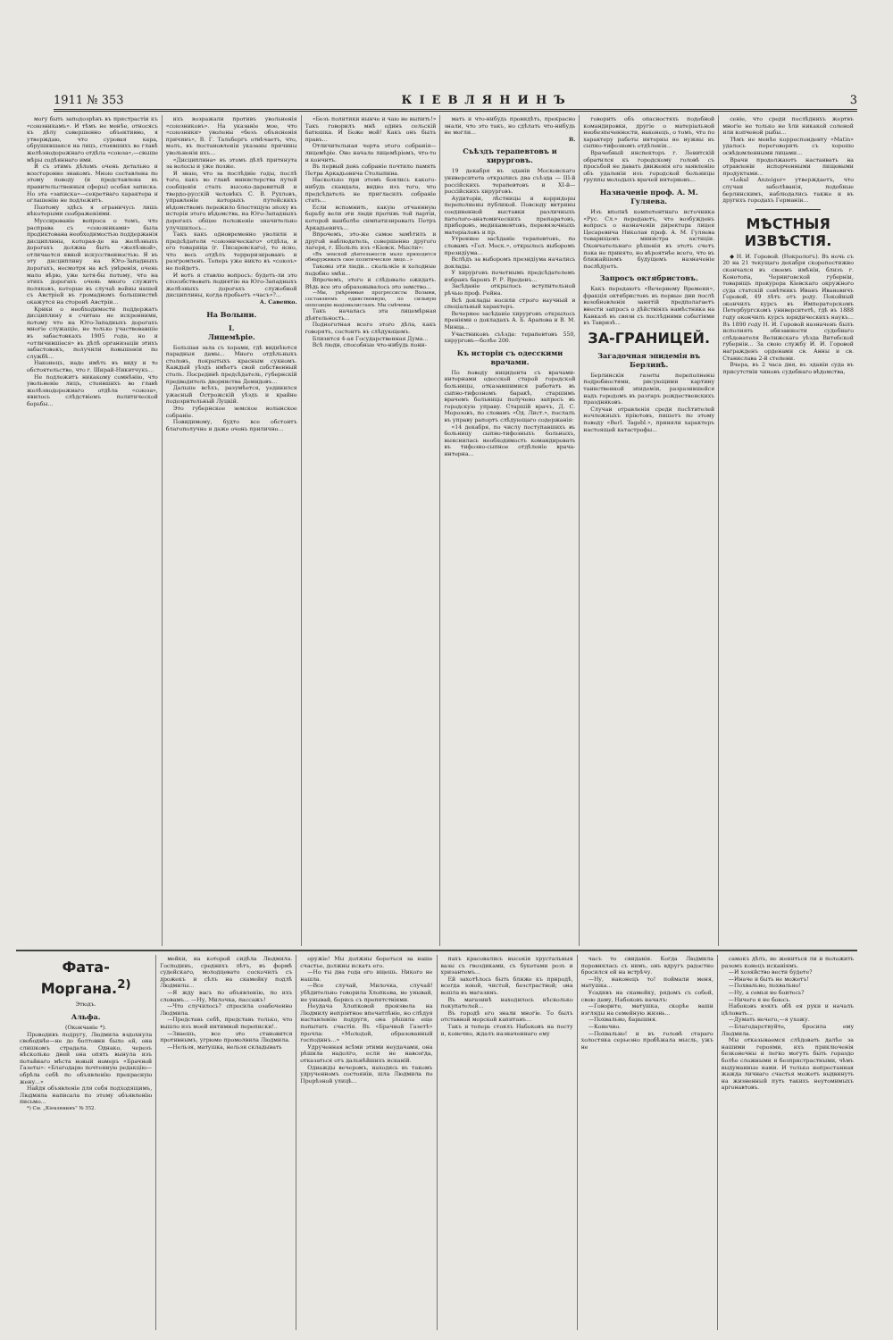1911 № 353 КІЕВЛЯНИНЪ 3
могу быть заподозрѣнъ въ пристрастіи къ «союзникамъ». И тѣмъ не менѣе, относясь къ дѣлу совершенно объективно, я утверждаю, что суровая кара, обрушившаяся на лицъ, стоявшихъ во главѣ желѣзнодорожнаго отдѣла «союза»,—свыше мѣры содѣяннаго ими.
Я съ этимъ дѣломъ очень детально и всесторонне знакомъ. Мною составлена по этому поводу (и представлена въ правительственныя сферы) особая записка. Но эта «записка»—секретнаго характера и оглашенію не подлежитъ.
Поэтому здѣсь я ограничусь лишь нѣкоторыми соображеніями.
Муссированіе вопроса о томъ, что расправа съ «союзниками» была продиктована необходимостью поддержанія дисциплины, которая-де на желѣзныхъ дорогахъ должна быть «желѣзной», отличается явной искусственностью. Я въ эту дисциплину на Юго-Западныхъ дорогахъ, несмотря на всѣ увѣренія, очень мало вѣрю, уже хотя-бы потому, что на этихъ дорогахъ очень много служитъ поляковъ, которые въ случаѣ войны нашей съ Австріей въ громадномъ большинствѣ окажутся на сторонѣ Австріи...
Крики о необходимости поддержать дисциплину я считаю не искренними, потому что на Юго-Западныхъ дорогахъ многіе служащіе, не только участвовавшіе въ забастовкахъ 1905 года, но и «отличившіеся» въ дѣлѣ организаціи этихъ забастовокъ, получили повышенія по службѣ...
Наконецъ, надо имѣть въ виду и то обстоятельство, что г. Ширай-Никитчукъ...
Не подлежитъ никакому сомнѣнію, что увольненіе лицъ, стоявшихъ во главѣ желѣзнодорожнаго отдѣла «союза», явилось слѣдствіемъ политической борьбы...
ихъ возражали противъ увольненія «союзниковъ». На указаніе мое, что «союзники» уволены «безъ объясненія причинъ», В. Г. Тальбергъ отвѣчаетъ, что, молъ, въ постановленіи указаны причины увольненія ихъ...
«Дисциплина» въ этомъ дѣлѣ притянута за волосы и уже позже.
Я знаю, что за послѣдніе годы, послѣ того, какъ во главѣ министерства путей сообщенія сталъ высоко-даровитый и твердо-русскій человѣкъ С. В. Рухловъ, управленіе которыхъ путейскихъ вѣдомствомъ пережило блестящую эпоху въ исторіи этого вѣдомства, на Юго-Западныхъ дорогахъ общее положеніе значительно улучшилось...
Такъ какъ одновременно уволили и предсѣдателя «союзническаго» отдѣла, и его товарища (г. Писаревскаго), то ясно, что весь отдѣлъ терроризированъ и разгромленъ. Теперь уже никто въ «союзъ» не пойдетъ.
И вотъ я ставлю вопросъ: будетъ-ли это способствовать поднятію на Юго-Западныхъ желѣзныхъ дорогахъ служебной дисциплины, когда пробьетъ «часъ»?...
А. Савенко.
На Волыни.
I.
Лицемѣріе.
Большая зала съ хорами, гдѣ виднѣются парадныя дамы... Много отдѣльныхъ столовъ, покрытыхъ красным сукномъ. Каждый уѣздъ имѣетъ свой собственный столъ. Посрединѣ предсѣдатель, губернскій предводитель дворянства Демидовъ...
Дальше всѣхъ, разумѣется, уединился ужасный Острожскій уѣздъ и крайне подозрительный Луцкій.
Это губернское земское волынское собраніе.
Повидимому, будто все обстоитъ благополучно и даже очень прилично...
«Безъ политики нынче и чаю не выпить!» Такъ говорилъ мнѣ одинъ сельскій батюшка. И Боже мой! Какъ онъ былъ правъ...
Отличительная черта этого собранія—лицемѣріе. Оно начало лицемѣріемъ, что-то и кончитъ.
Въ первый день собраніе почтило память Петра Аркадьевича Столыпина.
Насколько при этомъ боялись какого-нибудь скандала, видно изъ того, что предсѣдатель не пригласилъ собраніе стать...
Если вспомнить, какую отчаянную борьбу вели эти люди противъ той партіи, которой наиболѣе симпатизировалъ Петръ Аркадьевичъ...
Впрочемъ, это-же самое замѣтилъ и другой наблюдатель, совершенно другого лагеря, г. Шольпъ изъ «Кіевск. Мысли»:
«Въ земской дѣятельности мало приходится обнаруживать свое политическое лицо...»
Таковы эти люди... скользкіе и холодные подобно змѣи...
Впрочемъ, этого и слѣдовало ожидать. Вѣдь все это образовывалось это земство...
—Мы, умѣренные прогрессисты Волыни, составляемъ единственную, по сильную оппозицію націоналистамъ. Мы смѣчены.
Такъ началась эта лицемѣрная дѣятельность...
Подноготная всего этого дѣла, какъ говорятъ, состоитъ въ слѣдующемъ.
Близится 4-ая Государственная Дума...
Всѣ люди, способные что-нибудь пони-
мать и что-нибудь провидѣть, прекрасно знали, что это такъ, но сдѣлать что-нибудь не могли...
В.
Съѣздъ терапевтовъ и хирурговъ.
19 декабря въ зданіи Московскаго университета открылись два съѣзда — III-й россійскихъ терапевтовъ и XI-й—россійскихъ хирурговъ.
Аудиторіи, лѣстницы и корридоры переполнены публикой. Повсюду витрины соединенной выставки различныхъ патолого-анатомическихъ препаратовъ, приборовъ, медикаментовъ, перевязочныхъ матеріаловъ и пр.
Утреннее засѣданіе терапевтовъ, по словамъ «Гол. Моск.», открылось выборомъ президіума...
Вслѣдъ за выборомъ президіума начались доклады.
У хирурговъ почетнымъ предсѣдателемъ избранъ баронъ Р. Р. Вреденъ...
Засѣданіе открылось вступительной рѣчью проф. Рейна.
Всѣ доклады носили строго научный и спеціальный характеръ.
Вечернее засѣданіе хирурговъ открылось преніями о докладахъ А. Б. Арапова и В. М. Минца...
Участниковъ съѣзда: терапевтовъ 550, хирурговъ—болѣе 200.
Къ исторіи съ одесскими врачами.
По поводу инцидента съ врачами-интернами одесской старой городской больницы, отказавшимися работать въ сыпно-тифозномъ баракѣ, старшимъ врачемъ больницы получено запросъ въ городскую управу. Старшій врачъ, Д. С. Морозовъ, по словамъ «Од. Лист.», послалъ въ управу рапортъ слѣдующаго содержанія:
«14 декабря, по числу поступавшихъ въ больницу сыпно-тифозныхъ больныхъ, выяснилась необходимость командировать въ тифозно-сыпное отдѣленіе врача-интерна...
говорить объ опасностяхъ подобной командировки, другіе о матеріальной необезпеченности, наконецъ, о томъ, что по характеру работы интерны не нужны въ сыпно-тифозномъ отдѣленіи...
Врачебный инспекторъ г. Левитскій обратился къ городскому головѣ съ просьбой не давать движенія его заявленію объ удаленіи изъ городской больницы группы молодыхъ врачей интерновъ...
Назначеніе проф. А. М. Гуляева.
Изъ вполнѣ компетентнаго источника «Рус. Сл.» передаютъ, что возбужденъ вопросъ о назначеніи директора лицея Цесаревича Николая проф. А. М. Гуляева товарищемъ министра юстиціи. Окончательнаго рѣшенія въ этотъ счетъ пока не принято, но вѣроятнѣе всего, что въ ближайшемъ будущемъ назначеніе послѣдуетъ.
Запросъ октябристовъ.
Какъ передаютъ «Вечернему Времени», фракція октябристовъ въ первые дни послѣ возобновленія занятій предполагаетъ внести запросъ о дѣйствіяхъ намѣстника на Кавказѣ въ связи съ послѣдними событіями въ Тавризѣ...
ЗА-ГРАНИЦЕЙ.
Загадочная эпидемія въ Берлинѣ.
Берлинскія газеты переполнены подробностями, рисующими картину таинственной эпидеміи, разразившейся надъ городомъ въ разгаръ рождественскихъ праздниковъ.
Случаи отравленія среди посѣтителей ночлежныхъ пріютовъ, пишетъ по этому поводу «Berl. Tagebl.», приняли характеръ настоящей катастрофы...
сеніе, что среди послѣднихъ жертвъ многіе не только не ѣли никакой соленой или копченой рыбы...
Тѣмъ не менѣе корреспонденту «Matin» удалось переговорить съ хорошо освѣдомленными лицами...
Врачи продолжаютъ настаивать на отравленіи испорченными пищевыми продуктами...
«Lokal Anzeiger» утверждаетъ, что случаи заболѣванія, подобные берлинскимъ, наблюдались также и въ другихъ городахъ Германіи...
МѢСТНЫЯ ИЗВѢСТІЯ.
◆ Н. И. Горовой. (Некрологъ). Въ ночь съ 20 на 21 текущаго декабря скоропостижно скончался въ своемъ имѣніи, близъ г. Конотопа, Черниговской губерніи, товарищъ прокурора Кіевскаго окружного суда статскій совѣтникъ Иванъ Ивановичъ Горовой, 49 лѣтъ отъ роду. Покойный окончилъ курсъ въ Императорскомъ Петербургскомъ университетѣ, гдѣ въ 1888 году окончилъ курсъ юридическихъ наукъ... Въ 1890 году Н. И. Горовой назначенъ былъ исполнять обязанности судебнаго слѣдователя Велижскаго уѣзда Витебской губерніи... За свою службу И. И. Горовой награжденъ орденами св. Анны и св. Станислава 2-й степени.
Вчера, въ 2 часа дня, въ зданіи суда въ присутствіи чиновъ судебнаго вѣдомства,
Фата-Моргана.<sup>2)</sup>
Этюдъ.
Альфа.
(Окончаніе *).
Проводивъ подругу, Людмила вздохнула свободнѣе—не до болтовни было ей, она слишкомъ страдала. Однако, черезъ нѣсколько дней она опять вынула изъ потайнаго мѣста новый номеръ «Брачной Газеты»: «Благодарю почтенную редакцію—обрѣла себѣ по объявленію прекрасную жену...»
Найдя объявленіе для себя подходящимъ, Людмила написала по этому объявленію письмо...
*) См. „Кіевлянинъ" № 352.
мейки, на которой сидѣла Людмила. Господинъ, среднихъ лѣтъ, въ формѣ судейскаго, молодцевато соскочилъ съ дрожекъ и сѣлъ на скамейку подлѣ Людмилы...
—Я жду васъ по объявленію, по ихъ словамъ... —Ну, Милочка, пассажъ!
—Что случилось? спросила озабоченно Людмила.
—Представь себѣ, представь только, что вышло изъ моей интимной переписки!..
—Знаешь, все это становится противнымъ, угрюмо промолвила Людмила.
—Нельзя, матушка, нельзя складывать
оружіе! Мы должны бороться за наше счастье, должны искать его.
—Но ты два года его ищешь. Никого не нашла.
—Все случай, Милочка, случай! убѣдительно говорила Хлопкова, не унывай, не унывай, борись съ препятствіями.
Неудача Хлопковой произвела на Людмилу непріятное впечатлѣніе, но слѣдуя наставленію подруги, она рѣшила еще попытать счастія. Въ «Брачной Газетѣ» прочла: «Молодой, образованный господинъ...»
Удрученная всѣми этими неудачами, она рѣшила надолго, если не навсегда, отказаться отъ дальнѣйшихъ исканій.
Однажды вечеромъ, находясь въ такомъ удрученномъ состояніи, шла Людмила по Прорѣзной улицѣ...
пахъ красовались высокія хрустальныя вазы съ гвоздиками, съ букетами розъ и хризантемъ...
Ей захотѣлось быть ближе къ природѣ, всегда юной, чистой, безстрастной; она вошла въ магазинъ.
Въ магазинѣ находилось нѣсколько покупателей...
Въ городѣ его знали многіе. То былъ отставной морской капитанъ...
Такъ и теперь стоялъ Набоковъ на посту и, конечно, ждалъ назначеннаго ему
часъ то свиданія. Когда Людмила поровнялась съ нимъ, онъ вдругъ радостно бросился ей на встрѣчу.
—Ну, наконецъ то! поймали меня, матушка...
Усадивъ на скамейку, рядомъ съ собой, свою даму, Набоковъ началъ:
—Говорите, матушка, скорѣе ваши взгляды на семейную жизнь...
—Похвально, барышня.
—Конечно.
—Похвально! и въ головѣ стараго холостяка серьезно пробѣжала мысль, ужъ не
самокъ дѣлъ, не жениться ли и положить разомъ конецъ исканіямъ.
—И хозяйство вести будете?
—Иначе и быть не можетъ!
—Похвально, похвально!
—Ну, а семьи не боитесь?
—Ничего я не боюсь.
Набоковъ взялъ обѣ ея руки и началъ цѣловать...
—Думать нечего,—я ухожу.
—Благодарствуйте, бросила ему Людмила.
Мы отказываемся слѣдовать далѣе за нашими героями, ихъ приключенія безконечны и легко могутъ быть гораздо болѣе сложными и безпристрастными, чѣмъ выдуманные нами. И только непрестанная жажда личнаго счастья можетъ выдвинуть на жизненный путь такихъ неутомимыхъ аргонавтовъ.